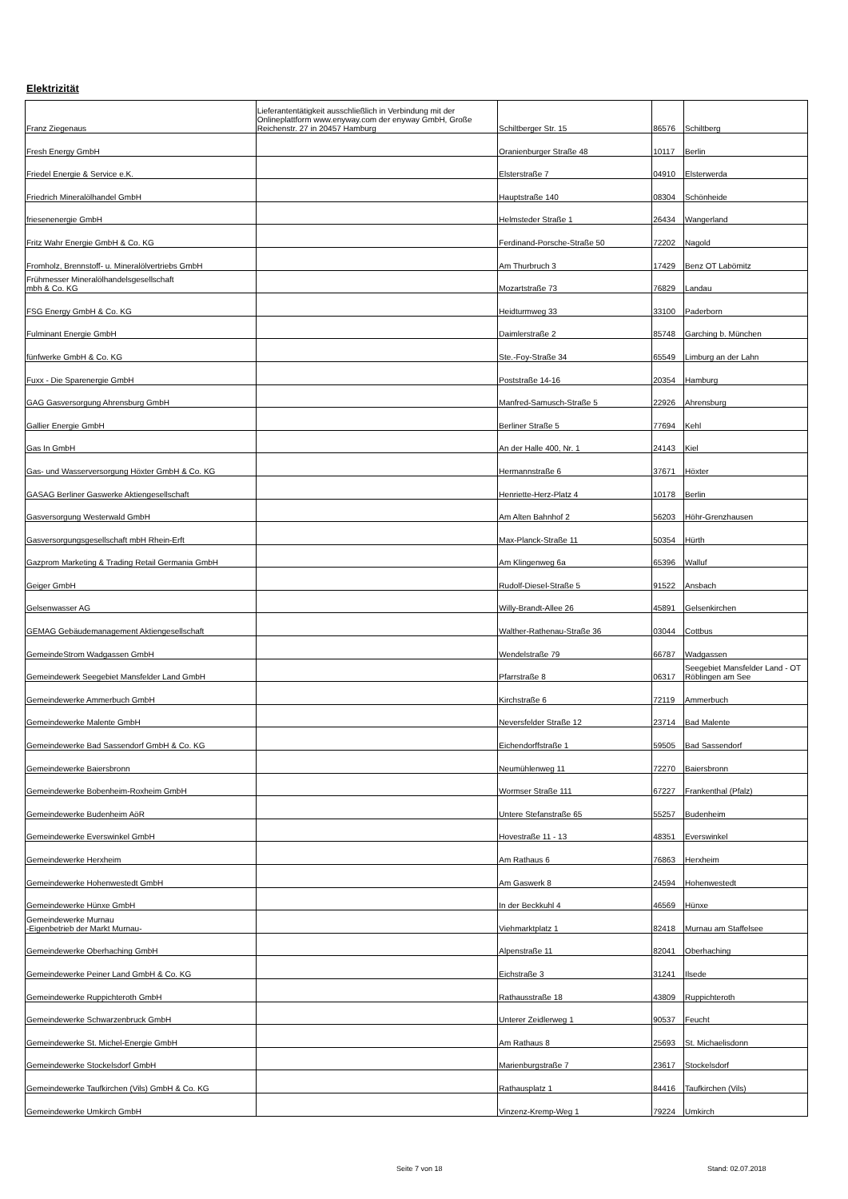Elektrizität
| Franz Ziegenaus | Lieferantentätigkeit ausschließlich in Verbindung mit der Onlineplattform www.enyway.com der enyway GmbH, Große Reichenstr. 27 in 20457 Hamburg | Schiltberger Str. 15 | 86576 | Schiltberg |
| Fresh Energy GmbH | | Oranienburger Straße 48 | 10117 | Berlin |
| Friedel Energie & Service e.K. | | Elsterstraße 7 | 04910 | Elsterwerda |
| Friedrich Mineralölhandel GmbH | | Hauptstraße 140 | 08304 | Schönheide |
| friesenenergie GmbH | | Helmsteder Straße 1 | 26434 | Wangerland |
| Fritz Wahr Energie GmbH & Co. KG | | Ferdinand-Porsche-Straße 50 | 72202 | Nagold |
| Fromholz, Brennstoff- u. Mineralölvertriebs GmbH | | Am Thurbruch 3 | 17429 | Benz OT Labömitz |
| Frühmesser Mineralölhandelsgesellschaft mbh & Co. KG | | Mozartstraße 73 | 76829 | Landau |
| FSG Energy GmbH & Co. KG | | Heidturmweg 33 | 33100 | Paderborn |
| Fulminant Energie GmbH | | Daimlerstraße 2 | 85748 | Garching b. München |
| fünfwerke GmbH & Co. KG | | Ste.-Foy-Straße 34 | 65549 | Limburg an der Lahn |
| Fuxx - Die Sparenergie GmbH | | Poststraße 14-16 | 20354 | Hamburg |
| GAG Gasversorgung Ahrensburg GmbH | | Manfred-Samusch-Straße 5 | 22926 | Ahrensburg |
| Gallier Energie GmbH | | Berliner Straße 5 | 77694 | Kehl |
| Gas In GmbH | | An der Halle 400, Nr. 1 | 24143 | Kiel |
| Gas- und Wasserversorgung Höxter GmbH & Co. KG | | Hermannstraße 6 | 37671 | Höxter |
| GASAG Berliner Gaswerke Aktiengesellschaft | | Henriette-Herz-Platz 4 | 10178 | Berlin |
| Gasversorgung Westerwald GmbH | | Am Alten Bahnhof 2 | 56203 | Höhr-Grenzhausen |
| Gasversorgungsgesellschaft mbH Rhein-Erft | | Max-Planck-Straße 11 | 50354 | Hürth |
| Gazprom Marketing & Trading Retail Germania GmbH | | Am Klingenweg 6a | 65396 | Walluf |
| Geiger GmbH | | Rudolf-Diesel-Straße 5 | 91522 | Ansbach |
| Gelsenwasser AG | | Willy-Brandt-Allee 26 | 45891 | Gelsenkirchen |
| GEMAG Gebäudemanagement Aktiengesellschaft | | Walther-Rathenau-Straße 36 | 03044 | Cottbus |
| GemeindeStrom Wadgassen GmbH | | Wendelstraße 79 | 66787 | Wadgassen |
| Gemeindewerk Seegebiet Mansfelder Land GmbH | | Pfarrstraße 8 | 06317 | Seegebiet Mansfelder Land - OT Röblingen am See |
| Gemeindewerke Ammerbuch GmbH | | Kirchstraße 6 | 72119 | Ammerbuch |
| Gemeindewerke Malente GmbH | | Neversfelder Straße 12 | 23714 | Bad Malente |
| Gemeindewerke Bad Sassendorf GmbH & Co. KG | | Eichendorffstraße 1 | 59505 | Bad Sassendorf |
| Gemeindewerke Baiersbronn | | Neumühlenweg 11 | 72270 | Baiersbronn |
| Gemeindewerke Bobenheim-Roxheim GmbH | | Wormser Straße 111 | 67227 | Frankenthal (Pfalz) |
| Gemeindewerke Budenheim AöR | | Untere Stefanstraße 65 | 55257 | Budenheim |
| Gemeindewerke Everswinkel GmbH | | Hovestraße 11 - 13 | 48351 | Everswinkel |
| Gemeindewerke Herxheim | | Am Rathaus 6 | 76863 | Herxheim |
| Gemeindewerke Hohenwestedt GmbH | | Am Gaswerk 8 | 24594 | Hohenwestedt |
| Gemeindewerke Hünxe GmbH | | In der Beckkuhl 4 | 46569 | Hünxe |
| Gemeindewerke Murnau -Eigenbetrieb der Markt Murnau- | | Viehmarktplatz 1 | 82418 | Murnau am Staffelsee |
| Gemeindewerke Oberhaching GmbH | | Alpenstraße 11 | 82041 | Oberhaching |
| Gemeindewerke Peiner Land GmbH & Co. KG | | Eichstraße 3 | 31241 | Ilsede |
| Gemeindewerke Ruppichteroth GmbH | | Rathausstraße 18 | 43809 | Ruppichteroth |
| Gemeindewerke Schwarzenbruck GmbH | | Unterer Zeidlerweg 1 | 90537 | Feucht |
| Gemeindewerke St. Michel-Energie GmbH | | Am Rathaus 8 | 25693 | St. Michaelisdonn |
| Gemeindewerke Stockelsdorf GmbH | | Marienburgstraße 7 | 23617 | Stockelsdorf |
| Gemeindewerke Taufkirchen (Vils) GmbH & Co. KG | | Rathausplatz 1 | 84416 | Taufkirchen (Vils) |
| Gemeindewerke Umkirch GmbH | | Vinzenz-Kremp-Weg 1 | 79224 | Umkirch |
Seite 7 von 18 Stand: 02.07.2018